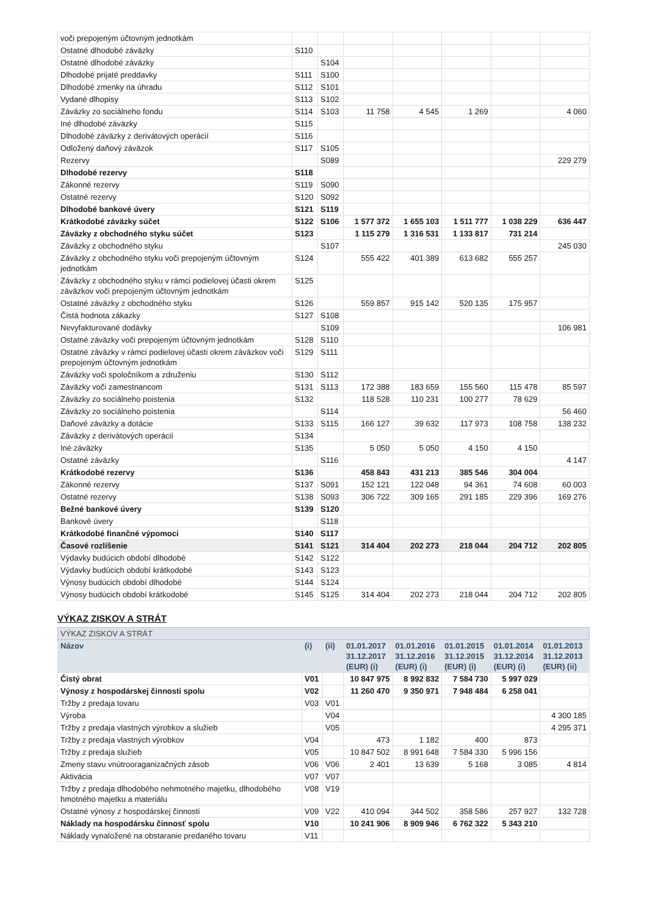| voči prepojeným účtovným jednotkám | | | | | | | |
| Ostatné dlhodobé záväzky | S110 | | | | | | |
| Ostatné dlhodobé záväzky | | S104 | | | | | |
| Dlhodobé prijaté preddavky | S111 | S100 | | | | | |
| Dlhodobé zmenky na úhradu | S112 | S101 | | | | | |
| Vydané dlhopisy | S113 | S102 | | | | | |
| Záväzky zo sociálneho fondu | S114 | S103 | 11 758 | 4 545 | 1 269 | | 4 060 |
| Iné dlhodobé záväzky | S115 | | | | | | |
| Dlhodobé záväzky z derivátových operácií | S116 | | | | | | |
| Odložený daňový záväzok | S117 | S105 | | | | | |
| Rezervy | | S089 | | | | | 229 279 |
| Dlhodobé rezervy | S118 | | | | | | |
| Zákonné rezervy | S119 | S090 | | | | | |
| Ostatné rezervy | S120 | S092 | | | | | |
| Dlhodobé bankové úvery | S121 | S119 | | | | | |
| Krátkodobé záväzky súčet | S122 | S106 | 1 577 372 | 1 655 103 | 1 511 777 | 1 038 229 | 636 447 |
| Záväzky z obchodného styku súčet | S123 | | 1 115 279 | 1 316 531 | 1 133 817 | 731 214 | |
| Záväzky z obchodného styku | | S107 | | | | | 245 030 |
| Záväzky z obchodného styku voči prepojeným účtovným jednotkám | S124 | | 555 422 | 401 389 | 613 682 | 555 257 | |
| Záväzky z obchodného styku v rámci podielovej účasti okrem záväzkov voči prepojeným účtovným jednotkám | S125 | | | | | | |
| Ostatné záväzky z obchodného styku | S126 | | 559 857 | 915 142 | 520 135 | 175 957 | |
| Čistá hodnota zákazky | S127 | S108 | | | | | |
| Nevyfakturované dodávky | | S109 | | | | | 106 981 |
| Ostatné záväzky voči prepojeným účtovným jednotkám | S128 | S110 | | | | | |
| Ostatné záväzky v rámci podielovej účasti okrem záväzkov voči prepojeným účtovným jednotkám | S129 | S111 | | | | | |
| Záväzky voči spoločníkom a združeniu | S130 | S112 | | | | | |
| Záväzky voči zamestnancom | S131 | S113 | 172 388 | 183 659 | 155 560 | 115 478 | 85 597 |
| Záväzky zo sociálneho poistenia | S132 | | 118 528 | 110 231 | 100 277 | 78 629 | |
| Záväzky zo sociálneho poistenia | | S114 | | | | | 56 460 |
| Daňové záväzky a dotácie | S133 | S115 | 166 127 | 39 632 | 117 973 | 108 758 | 138 232 |
| Záväzky z derivátových operácií | S134 | | | | | | |
| Iné záväzky | S135 | | 5 050 | 5 050 | 4 150 | 4 150 | |
| Ostatné záväzky | | S116 | | | | | 4 147 |
| Krátkodobé rezervy | S136 | | 458 843 | 431 213 | 385 546 | 304 004 | |
| Zákonné rezervy | S137 | S091 | 152 121 | 122 048 | 94 361 | 74 608 | 60 003 |
| Ostatné rezervy | S138 | S093 | 306 722 | 309 165 | 291 185 | 229 396 | 169 276 |
| Bežné bankové úvery | S139 | S120 | | | | | |
| Bankové úvery | | S118 | | | | | |
| Krátkodobé finančné výpomoci | S140 | S117 | | | | | |
| Časové rozlíšenie | S141 | S121 | 314 404 | 202 273 | 218 044 | 204 712 | 202 805 |
| Výdavky budúcich období dlhodobé | S142 | S122 | | | | | |
| Výdavky budúcich období krátkodobé | S143 | S123 | | | | | |
| Výnosy budúcich období dlhodobé | S144 | S124 | | | | | |
| Výnosy budúcich období krátkodobé | S145 | S125 | 314 404 | 202 273 | 218 044 | 204 712 | 202 805 |
VÝKAZ ZISKOV A STRÁT
| VÝKAZ ZISKOV A STRÁT | | | | | | | |
| Názov | (i) | (ii) | 01.01.2017 31.12.2017 (EUR) (i) | 01.01.2016 31.12.2016 (EUR) (i) | 01.01.2015 31.12.2015 (EUR) (i) | 01.01.2014 31.12.2014 (EUR) (i) | 01.01.2013 31.12.2013 (EUR) (ii) |
| Čistý obrat | V01 | | 10 847 975 | 8 992 832 | 7 584 730 | 5 997 029 | |
| Výnosy z hospodárskej činnosti spolu | V02 | | 11 260 470 | 9 350 971 | 7 948 484 | 6 258 041 | |
| Tržby z predaja tovaru | V03 | V01 | | | | | |
| Výroba | | V04 | | | | | 4 300 185 |
| Tržby z predaja vlastných výrobkov a služieb | | V05 | | | | | 4 295 371 |
| Tržby z predaja vlastných výrobkov | V04 | | 473 | 1 182 | 400 | 873 | |
| Tržby z predaja služieb | V05 | | 10 847 502 | 8 991 648 | 7 584 330 | 5 996 156 | |
| Zmeny stavu vnútrooraganizačných zásob | V06 | V06 | 2 401 | 13 639 | 5 168 | 3 085 | 4 814 |
| Aktivácia | V07 | V07 | | | | | |
| Tržby z predaja dlhodobého nehmotného majetku, dlhodobého hmotného majetku a materiálu | V08 | V19 | | | | | |
| Ostatné výnosy z hospodárskej činnosti | V09 | V22 | 410 094 | 344 502 | 358 586 | 257 927 | 132 728 |
| Náklady na hospodársku činnosť spolu | V10 | | 10 241 906 | 8 909 946 | 6 762 322 | 5 343 210 | |
| Náklady vynaložené na obstaranie predaného tovaru | V11 | | | | | | |